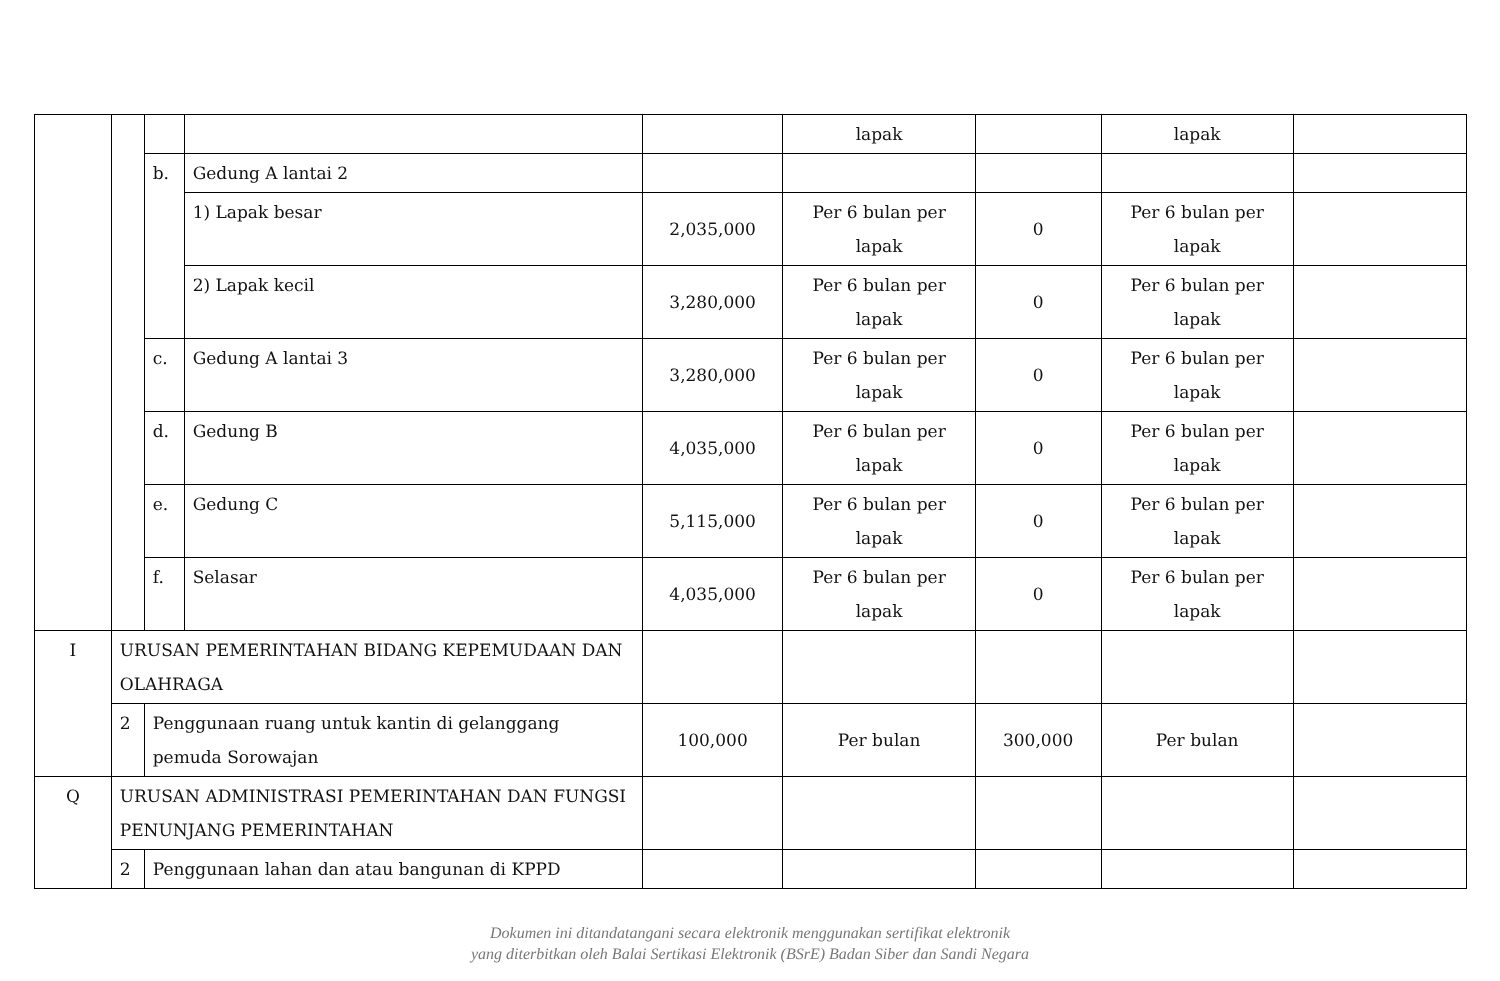| | | | | | lapak | | lapak | |
| | | b. | Gedung A lantai 2 | | | | | |
| | | | 1) Lapak besar | 2,035,000 | Per 6 bulan per lapak | 0 | Per 6 bulan per lapak | |
| | | | 2) Lapak kecil | 3,280,000 | Per 6 bulan per lapak | 0 | Per 6 bulan per lapak | |
| | | c. | Gedung A lantai 3 | 3,280,000 | Per 6 bulan per lapak | 0 | Per 6 bulan per lapak | |
| | | d. | Gedung B | 4,035,000 | Per 6 bulan per lapak | 0 | Per 6 bulan per lapak | |
| | | e. | Gedung C | 5,115,000 | Per 6 bulan per lapak | 0 | Per 6 bulan per lapak | |
| | | f. | Selasar | 4,035,000 | Per 6 bulan per lapak | 0 | Per 6 bulan per lapak | |
| I | URUSAN PEMERINTAHAN BIDANG KEPEMUDAAN DAN OLAHRAGA | | | | | | | |
| | 2 | Penggunaan ruang untuk kantin di gelanggang pemuda Sorowajan | | 100,000 | Per bulan | 300,000 | Per bulan | |
| Q | URUSAN ADMINISTRASI PEMERINTAHAN DAN FUNGSI PENUNJANG PEMERINTAHAN | | | | | | | |
| | 2 | Penggunaan lahan dan atau bangunan di KPPD | | | | | | |
Dokumen ini ditandatangani secara elektronik menggunakan sertifikat elektronik
yang diterbitkan oleh Balai Sertikasi Elektronik (BSrE) Badan Siber dan Sandi Negara